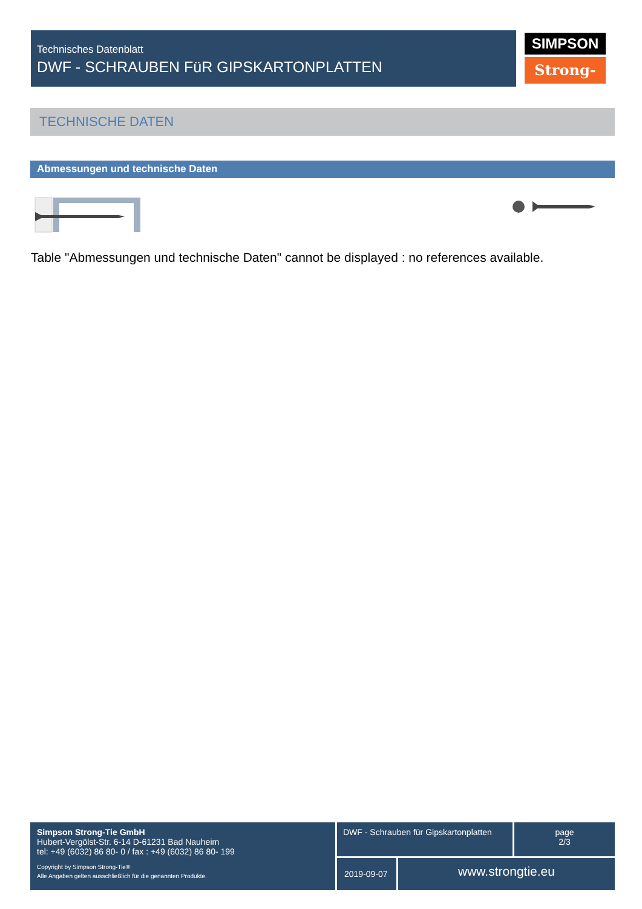Technisches Datenblatt
DWF - SCHRAUBEN FüR GIPSKARTONPLATTEN
SIMPSON
Strong-Tie
TECHNISCHE DATEN
Abmessungen und technische Daten
Table "Abmessungen und technische Daten" cannot be displayed : no references available.
Simpson Strong-Tie GmbH
Hubert-Vergölst-Str. 6-14 D-61231 Bad Nauheim
tel: +49 (6032) 86 80- 0 / fax : +49 (6032) 86 80- 199
Copyright by Simpson Strong-Tie®
Alle Angaben gelten ausschließlich für die genannten Produkte.
DWF - Schrauben für Gipskartonplatten
page
2/3
2019-09-07 www.strongtie.eu